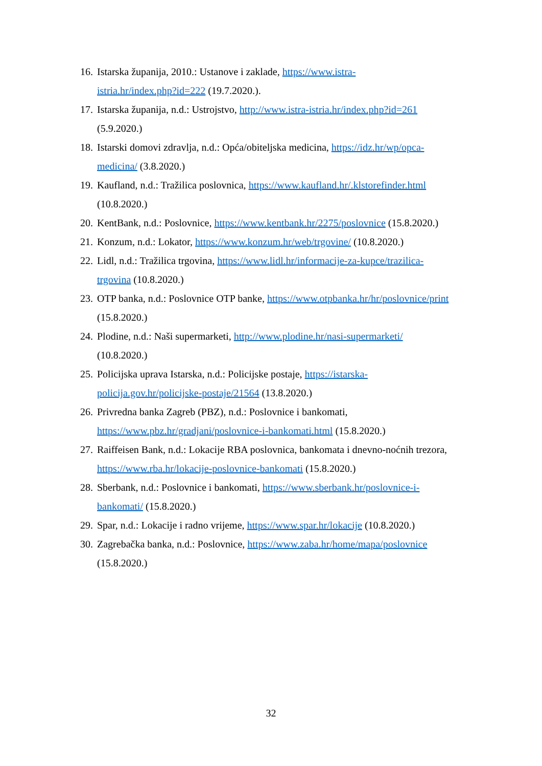16. Istarska županija, 2010.: Ustanove i zaklade, https://www.istra-
istria.hr/index.php?id=222 (19.7.2020.).
17. Istarska županija, n.d.: Ustrojstvo, http://www.istra-istria.hr/index.php?id=261
(5.9.2020.)
18. Istarski domovi zdravlja, n.d.: Opća/obiteljska medicina, https://idz.hr/wp/opca-
medicina/ (3.8.2020.)
19. Kaufland, n.d.: Tražilica poslovnica, https://www.kaufland.hr/.klstorefinder.html
(10.8.2020.)
20. KentBank, n.d.: Poslovnice, https://www.kentbank.hr/2275/poslovnice (15.8.2020.)
21. Konzum, n.d.: Lokator, https://www.konzum.hr/web/trgovine/ (10.8.2020.)
22. Lidl, n.d.: Tražilica trgovina, https://www.lidl.hr/informacije-za-kupce/trazilica-
trgovina (10.8.2020.)
23. OTP banka, n.d.: Poslovnice OTP banke, https://www.otpbanka.hr/hr/poslovnice/print
(15.8.2020.)
24. Plodine, n.d.: Naši supermarketi, http://www.plodine.hr/nasi-supermarketi/
(10.8.2020.)
25. Policijska uprava Istarska, n.d.: Policijske postaje, https://istarska-
policija.gov.hr/policijske-postaje/21564 (13.8.2020.)
26. Privredna banka Zagreb (PBZ), n.d.: Poslovnice i bankomati,
https://www.pbz.hr/gradjani/poslovnice-i-bankomati.html (15.8.2020.)
27. Raiffeisen Bank, n.d.: Lokacije RBA poslovnica, bankomata i dnevno-noćnih trezora,
https://www.rba.hr/lokacije-poslovnice-bankomati (15.8.2020.)
28. Sberbank, n.d.: Poslovnice i bankomati, https://www.sberbank.hr/poslovnice-i-
bankomati/ (15.8.2020.)
29. Spar, n.d.: Lokacije i radno vrijeme, https://www.spar.hr/lokacije (10.8.2020.)
30. Zagrebačka banka, n.d.: Poslovnice, https://www.zaba.hr/home/mapa/poslovnice
(15.8.2020.)
32